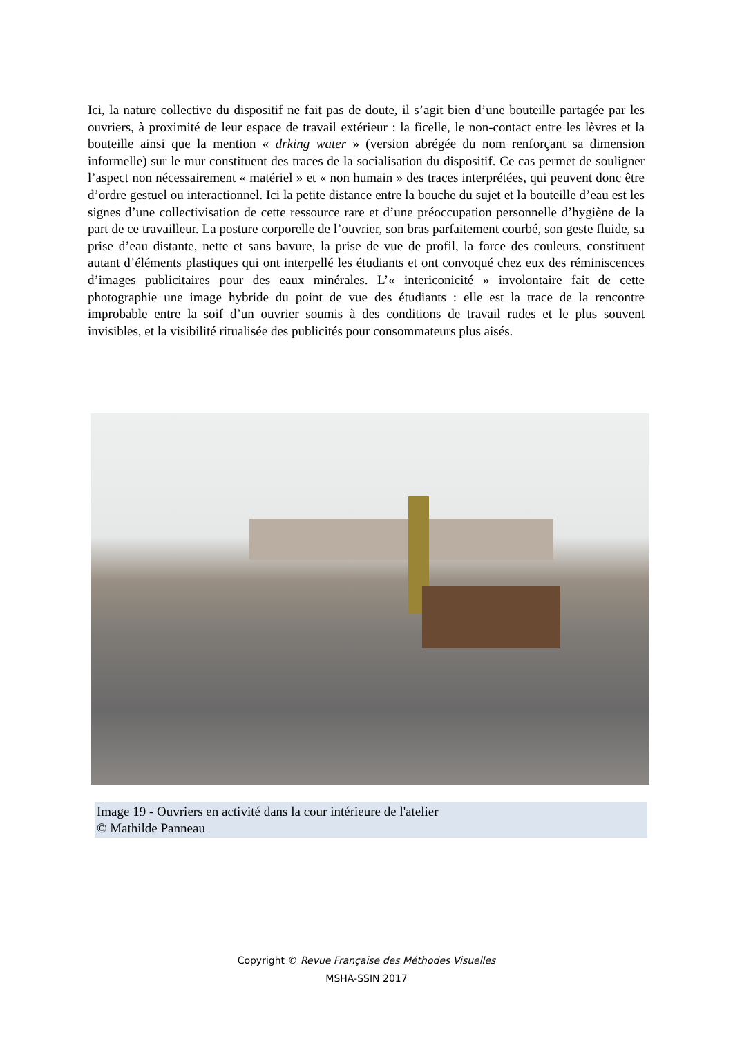Ici, la nature collective du dispositif ne fait pas de doute, il s’agit bien d’une bouteille partagée par les ouvriers, à proximité de leur espace de travail extérieur : la ficelle, le non-contact entre les lèvres et la bouteille ainsi que la mention « drking water » (version abrégée du nom renforçant sa dimension informelle) sur le mur constituent des traces de la socialisation du dispositif. Ce cas permet de souligner l’aspect non nécessairement « matériel » et « non humain » des traces interprétées, qui peuvent donc être d’ordre gestuel ou interactionnel. Ici la petite distance entre la bouche du sujet et la bouteille d’eau est les signes d’une collectivisation de cette ressource rare et d’une préoccupation personnelle d’hygiène de la part de ce travailleur. La posture corporelle de l’ouvrier, son bras parfaitement courbé, son geste fluide, sa prise d’eau distante, nette et sans bavure, la prise de vue de profil, la force des couleurs, constituent autant d’éléments plastiques qui ont interpellé les étudiants et ont convoqué chez eux des réminiscences d’images publicitaires pour des eaux minérales. L’« intericonicité » involontaire fait de cette photographie une image hybride du point de vue des étudiants : elle est la trace de la rencontre improbable entre la soif d’un ouvrier soumis à des conditions de travail rudes et le plus souvent invisibles, et la visibilité ritualisée des publicités pour consommateurs plus aisés.
Image 19 - Ouvriers en activité dans la cour intérieure de l'atelier
© Mathilde Panneau
Copyright © Revue Française des Méthodes Visuelles
MSHA-SSIN 2017